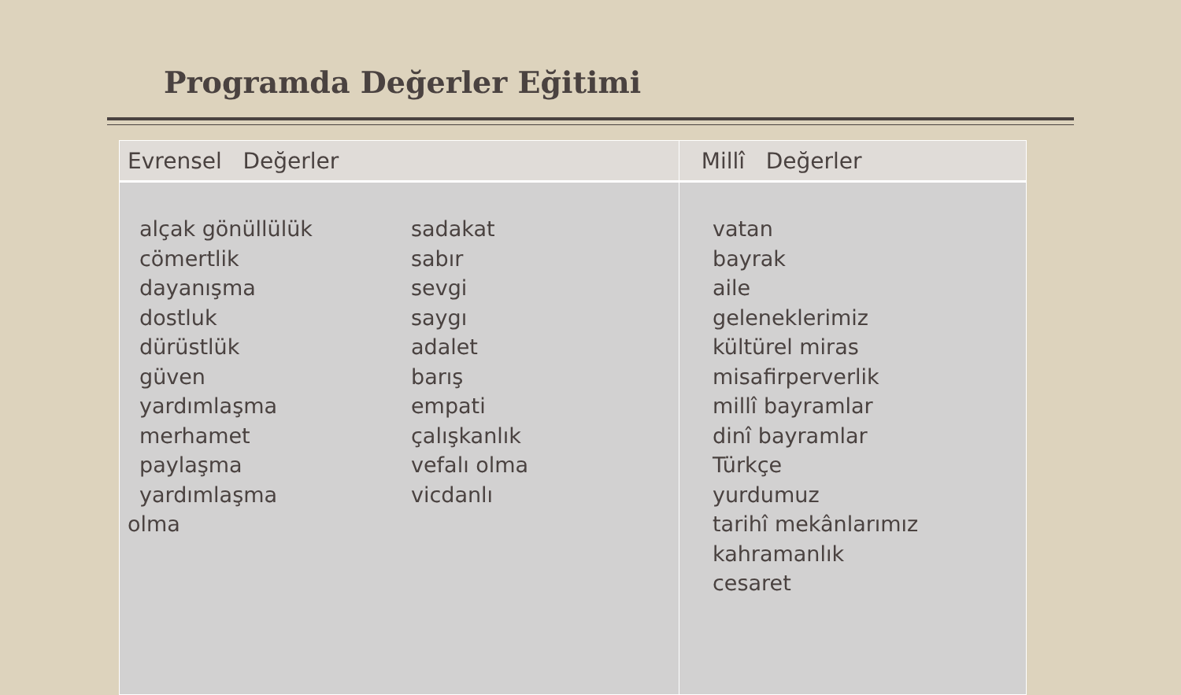Programda Değerler Eğitimi
| Evrensel Değerler | Millî Değerler |
| --- | --- |
| alçak gönüllülük cömertlik dayanışma dostluk dürüstlük güven yardımlaşma merhamet paylaşma yardımlaşma sadakat sabır sevgi saygı adalet barış empati çalışkanlık vefalı olma vicdanlı olma | vatan bayrak aile geleneklerimiz kültürel miras misafirperverlik millî bayramlar dinî bayramlar Türkçe yurdumuz tarihî mekânlarımız kahramanlık cesaret |